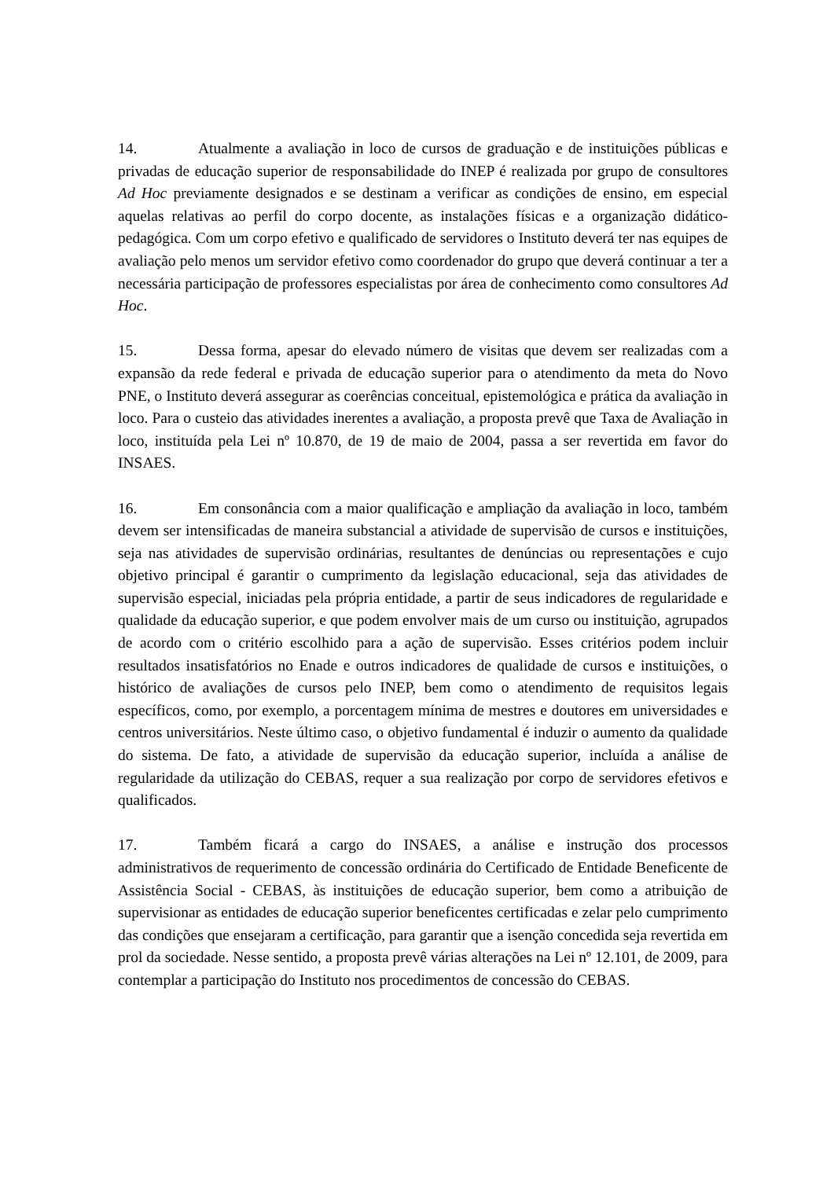14. Atualmente a avaliação in loco de cursos de graduação e de instituições públicas e privadas de educação superior de responsabilidade do INEP é realizada por grupo de consultores Ad Hoc previamente designados e se destinam a verificar as condições de ensino, em especial aquelas relativas ao perfil do corpo docente, as instalações físicas e a organização didático-pedagógica. Com um corpo efetivo e qualificado de servidores o Instituto deverá ter nas equipes de avaliação pelo menos um servidor efetivo como coordenador do grupo que deverá continuar a ter a necessária participação de professores especialistas por área de conhecimento como consultores Ad Hoc.
15. Dessa forma, apesar do elevado número de visitas que devem ser realizadas com a expansão da rede federal e privada de educação superior para o atendimento da meta do Novo PNE, o Instituto deverá assegurar as coerências conceitual, epistemológica e prática da avaliação in loco. Para o custeio das atividades inerentes a avaliação, a proposta prevê que Taxa de Avaliação in loco, instituída pela Lei nº 10.870, de 19 de maio de 2004, passa a ser revertida em favor do INSAES.
16. Em consonância com a maior qualificação e ampliação da avaliação in loco, também devem ser intensificadas de maneira substancial a atividade de supervisão de cursos e instituições, seja nas atividades de supervisão ordinárias, resultantes de denúncias ou representações e cujo objetivo principal é garantir o cumprimento da legislação educacional, seja das atividades de supervisão especial, iniciadas pela própria entidade, a partir de seus indicadores de regularidade e qualidade da educação superior, e que podem envolver mais de um curso ou instituição, agrupados de acordo com o critério escolhido para a ação de supervisão. Esses critérios podem incluir resultados insatisfatórios no Enade e outros indicadores de qualidade de cursos e instituições, o histórico de avaliações de cursos pelo INEP, bem como o atendimento de requisitos legais específicos, como, por exemplo, a porcentagem mínima de mestres e doutores em universidades e centros universitários. Neste último caso, o objetivo fundamental é induzir o aumento da qualidade do sistema. De fato, a atividade de supervisão da educação superior, incluída a análise de regularidade da utilização do CEBAS, requer a sua realização por corpo de servidores efetivos e qualificados.
17. Também ficará a cargo do INSAES, a análise e instrução dos processos administrativos de requerimento de concessão ordinária do Certificado de Entidade Beneficente de Assistência Social - CEBAS, às instituições de educação superior, bem como a atribuição de supervisionar as entidades de educação superior beneficentes certificadas e zelar pelo cumprimento das condições que ensejaram a certificação, para garantir que a isenção concedida seja revertida em prol da sociedade. Nesse sentido, a proposta prevê várias alterações na Lei nº 12.101, de 2009, para contemplar a participação do Instituto nos procedimentos de concessão do CEBAS.